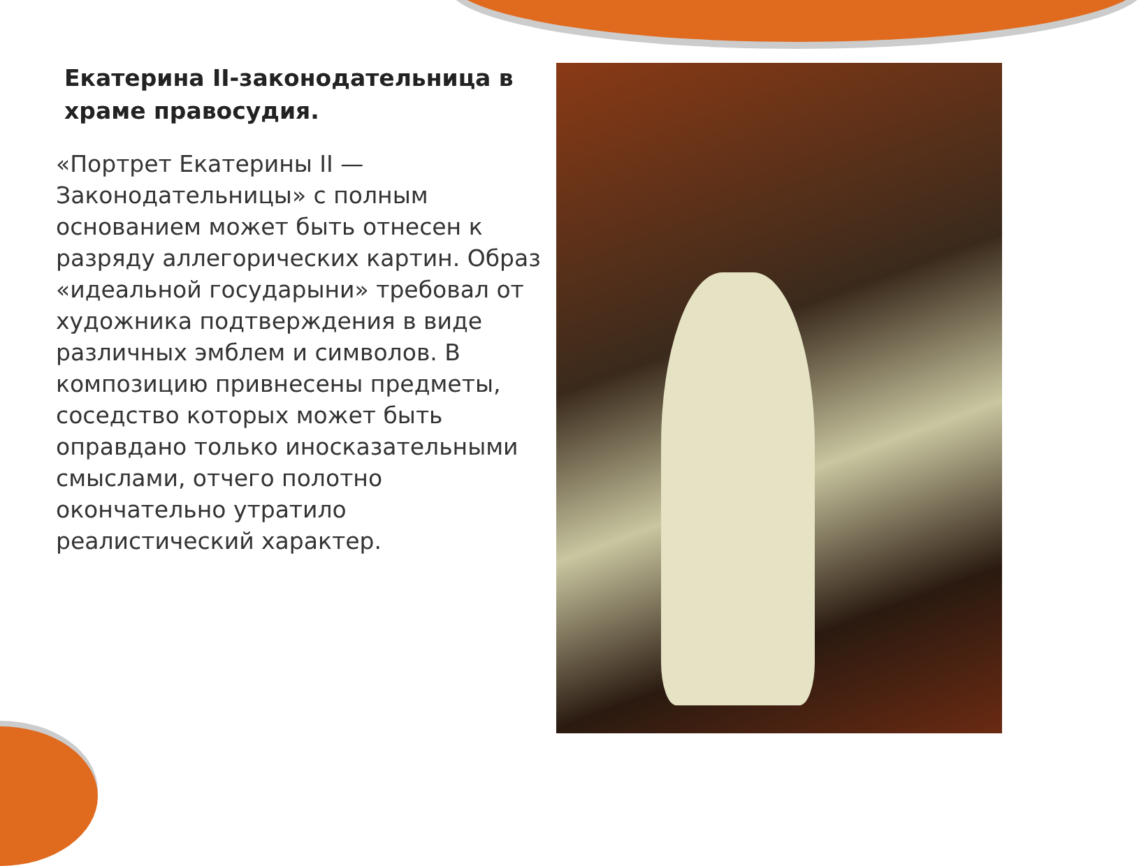Екатерина II-законодательница в храме правосудия.
«Портрет Екатерины II — Законодательницы» с полным основанием может быть отнесен к разряду аллегорических картин. Образ «идеальной государыни» требовал от художника подтверждения в виде различных эмблем и символов. В композицию привнесены предметы, соседство которых может быть оправдано только иносказательными смыслами, отчего полотно окончательно утратило реалистический характер.